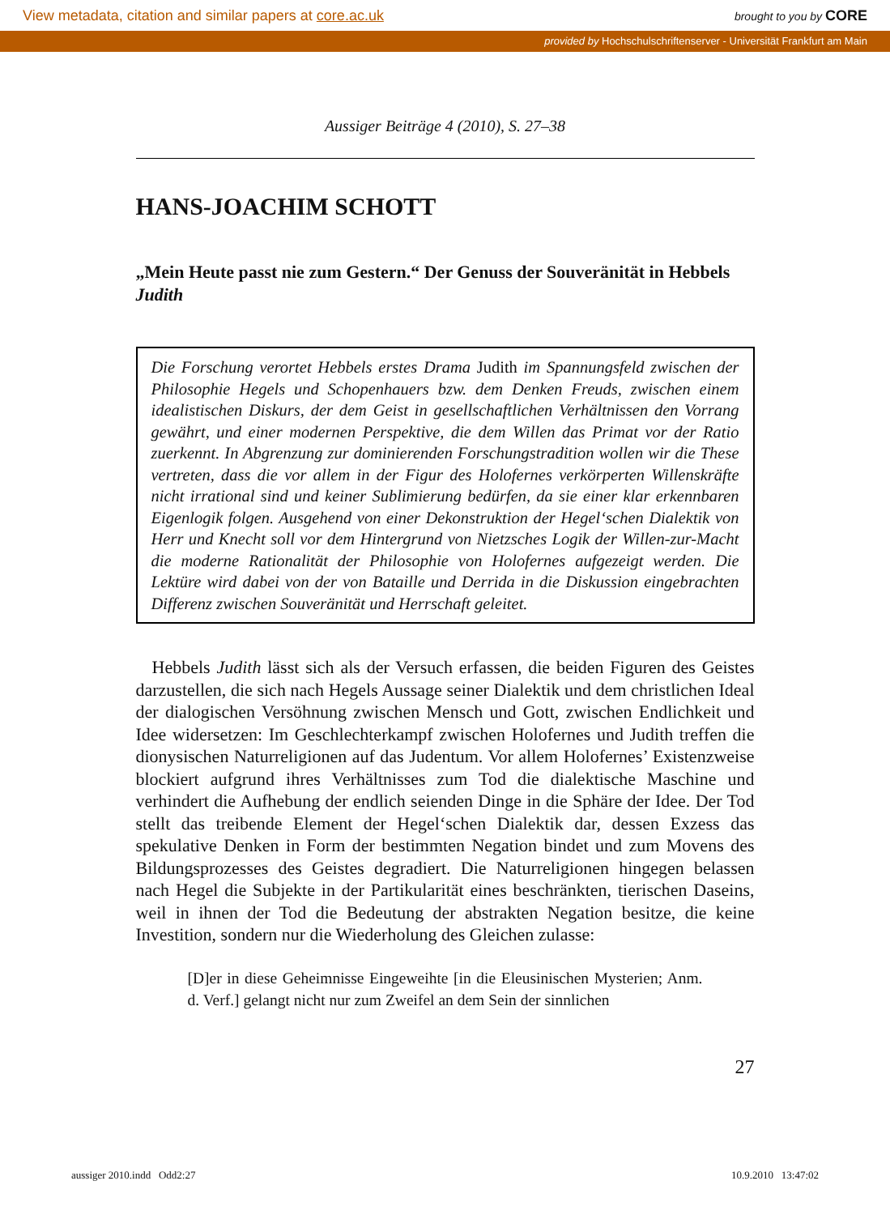View metadata, citation and similar papers at core.ac.uk brought to you by CORE
provided by Hochschulschriftenserver - Universität Frankfurt am Main
Aussiger Beiträge 4 (2010), S. 27–38
HANS-JOACHIM SCHOTT
„Mein Heute passt nie zum Gestern.“ Der Genuss der Souveränität in Hebbels Judith
Die Forschung verortet Hebbels erstes Drama Judith im Spannungsfeld zwischen der Philosophie Hegels und Schopenhauers bzw. dem Denken Freuds, zwischen einem idealistischen Diskurs, der dem Geist in gesellschaftlichen Verhältnissen den Vorrang gewährt, und einer modernen Perspektive, die dem Willen das Primat vor der Ratio zuerkennt. In Abgrenzung zur dominierenden Forschungstradition wollen wir die These vertreten, dass die vor allem in der Figur des Holofernes verkörperten Willenskräfte nicht irrational sind und keiner Sublimierung bedürfen, da sie einer klar erkennbaren Eigenlogik folgen. Ausgehend von einer Dekonstruktion der Hegel‘schen Dialektik von Herr und Knecht soll vor dem Hintergrund von Nietzsches Logik der Willen-zur-Macht die moderne Rationalität der Philosophie von Holofernes aufgezeigt werden. Die Lektüre wird dabei von der von Bataille und Derrida in die Diskussion eingebrachten Differenz zwischen Souveränität und Herrschaft geleitet.
Hebbels Judith lässt sich als der Versuch erfassen, die beiden Figuren des Geistes darzustellen, die sich nach Hegels Aussage seiner Dialektik und dem christlichen Ideal der dialogischen Versöhnung zwischen Mensch und Gott, zwischen Endlichkeit und Idee widersetzen: Im Geschlechterkampf zwischen Holofernes und Judith treffen die dionysischen Naturreligionen auf das Judentum. Vor allem Holofernes’ Existenzweise blockiert aufgrund ihres Verhältnisses zum Tod die dialektische Maschine und verhindert die Aufhebung der endlich seienden Dinge in die Sphäre der Idee. Der Tod stellt das treibende Element der Hegel‘schen Dialektik dar, dessen Exzess das spekulative Denken in Form der bestimmten Negation bindet und zum Movens des Bildungsprozesses des Geistes degradiert. Die Naturreligionen hingegen belassen nach Hegel die Subjekte in der Partikularität eines beschränkten, tierischen Daseins, weil in ihnen der Tod die Bedeutung der abstrakten Negation besitze, die keine Investition, sondern nur die Wiederholung des Gleichen zulasse:
[D]er in diese Geheimnisse Eingeweihte [in die Eleusinischen Mysterien; Anm. d. Verf.] gelangt nicht nur zum Zweifel an dem Sein der sinnlichen
27
aussiger 2010.indd Odd2:27 10.9.2010 13:47:02